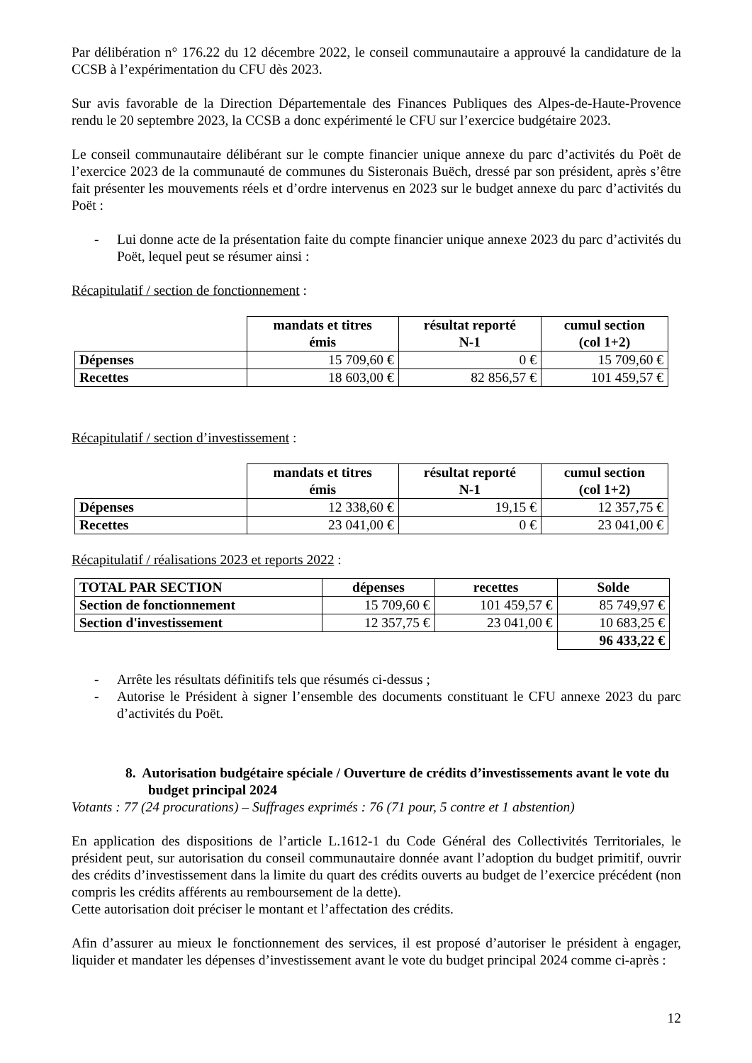Par délibération n° 176.22 du 12 décembre 2022, le conseil communautaire a approuvé la candidature de la CCSB à l’expérimentation du CFU dès 2023.
Sur avis favorable de la Direction Départementale des Finances Publiques des Alpes-de-Haute-Provence rendu le 20 septembre 2023, la CCSB a donc expérimenté le CFU sur l’exercice budgétaire 2023.
Le conseil communautaire délibérant sur le compte financier unique annexe du parc d’activités du Poët de l’exercice 2023 de la communauté de communes du Sisteronais Buëch, dressé par son président, après s’être fait présenter les mouvements réels et d’ordre intervenus en 2023 sur le budget annexe du parc d’activités du Poët :
- Lui donne acte de la présentation faite du compte financier unique annexe 2023 du parc d’activités du Poët, lequel peut se résumer ainsi :
Récapitulatif / section de fonctionnement :
| | mandats et titres émis | résultat reporté N-1 | cumul section (col 1+2) |
| Dépenses | 15 709,60 € | 0 € | 15 709,60 € |
| Recettes | 18 603,00 € | 82 856,57 € | 101 459,57 € |
Récapitulatif / section d’investissement :
| | mandats et titres émis | résultat reporté N-1 | cumul section (col 1+2) |
| Dépenses | 12 338,60 € | 19,15 € | 12 357,75 € |
| Recettes | 23 041,00 € | 0 € | 23 041,00 € |
Récapitulatif / réalisations 2023 et reports 2022 :
| TOTAL PAR SECTION | dépenses | recettes | Solde |
| --- | --- | --- | --- |
| Section de fonctionnement | 15 709,60 € | 101 459,57 € | 85 749,97 € |
| Section d'investissement | 12 357,75 € | 23 041,00 € | 10 683,25 € |
| | | | 96 433,22 € |
- Arrête les résultats définitifs tels que résumés ci-dessus ;
- Autorise le Président à signer l’ensemble des documents constituant le CFU annexe 2023 du parc d’activités du Poët.
8. Autorisation budgétaire spéciale / Ouverture de crédits d’investissements avant le vote du budget principal 2024
Votants : 77 (24 procurations) – Suffrages exprimés : 76 (71 pour, 5 contre et 1 abstention)
En application des dispositions de l’article L.1612-1 du Code Général des Collectivités Territoriales, le président peut, sur autorisation du conseil communautaire donnée avant l’adoption du budget primitif, ouvrir des crédits d’investissement dans la limite du quart des crédits ouverts au budget de l’exercice précédent (non compris les crédits afférents au remboursement de la dette).
Cette autorisation doit préciser le montant et l’affectation des crédits.
Afin d’assurer au mieux le fonctionnement des services, il est proposé d’autoriser le président à engager, liquider et mandater les dépenses d’investissement avant le vote du budget principal 2024 comme ci-après :
12